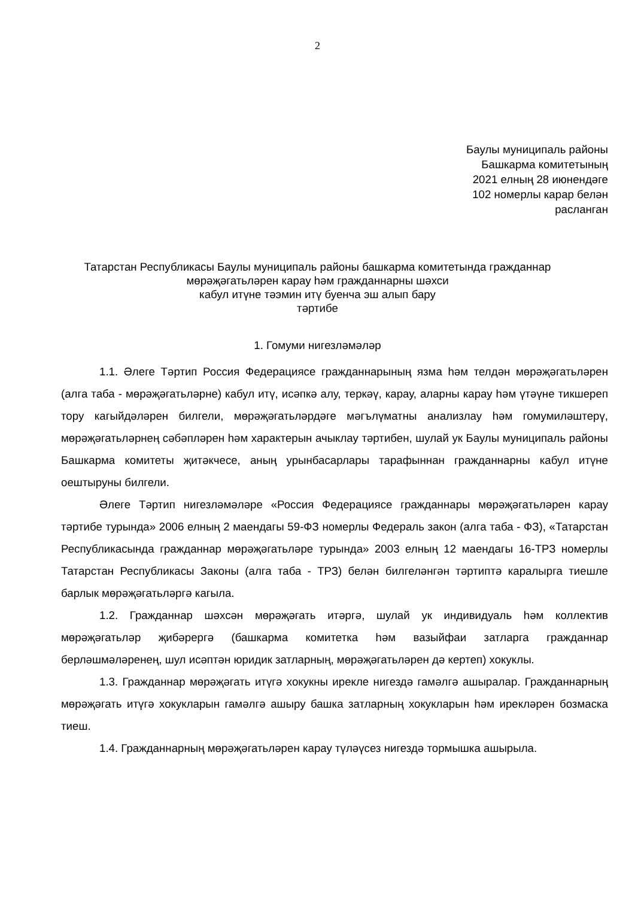2
Баулы муниципаль районы
Башкарма комитетының
2021 елның 28 июнендәге
102 номерлы карар белән
расланган
Татарстан Республикасы Баулы муниципаль районы башкарма комитетында гражданнар мөрәҗәгатьләрен карау һәм гражданнарны шәхси
кабул итүне тәэмин итү буенча эш алып бару
тәртибе
1. Гомуми нигезләмәләр
1.1. Әлеге Тәртип Россия Федерациясе гражданнарының язма һәм телдән мөрәҗәгатьләрен (алга таба - мөрәҗәгатьләрне) кабул итү, исәпкә алу, теркәү, карау, аларны карау һәм үтәүне тикшереп тору кагыйдәләрен билгели, мөрәҗәгатьләрдәге мәгълүматны анализлау һәм гомумиләштерү, мөрәҗәгатьләрнең сәбәпләрен һәм характерын ачыклау тәртибен, шулай ук Баулы муниципаль районы Башкарма комитеты җитәкчесе, аның урынбасарлары тарафыннан гражданнарны кабул итүне оештыруны билгели.
Әлеге Тәртип нигезләмәләре «Россия Федерациясе гражданнары мөрәҗәгатьләрен карау тәртибе турында» 2006 елның 2 маендагы 59-ФЗ номерлы Федераль закон (алга таба - ФЗ), «Татарстан Республикасында гражданнар мөрәҗәгатьләре турында» 2003 елның 12 маендагы 16-ТРЗ номерлы Татарстан Республикасы Законы (алга таба - ТРЗ) белән билгеләнгән тәртиптә каралырга тиешле барлык мөрәҗәгатьләргә кагыла.
1.2. Гражданнар шәхсән мөрәҗәгать итәргә, шулай ук индивидуаль һәм коллектив мөрәҗәгатьләр җибәрергә (башкарма комитетка һәм вазыйфаи затларга гражданнар берләшмәләренең, шул исәптән юридик затларның, мөрәҗәгатьләрен дә кертеп) хокуклы.
1.3. Гражданнар мөрәҗәгать итүгә хокукны ирекле нигездә гамәлгә ашыралар. Гражданнарның мөрәҗәгать итүгә хокукларын гамәлгә ашыру башка затларның хокукларын һәм ирекләрен бозмаска тиеш.
1.4. Гражданнарның мөрәҗәгатьләрен карау түләүсез нигездә тормышка ашырыла.